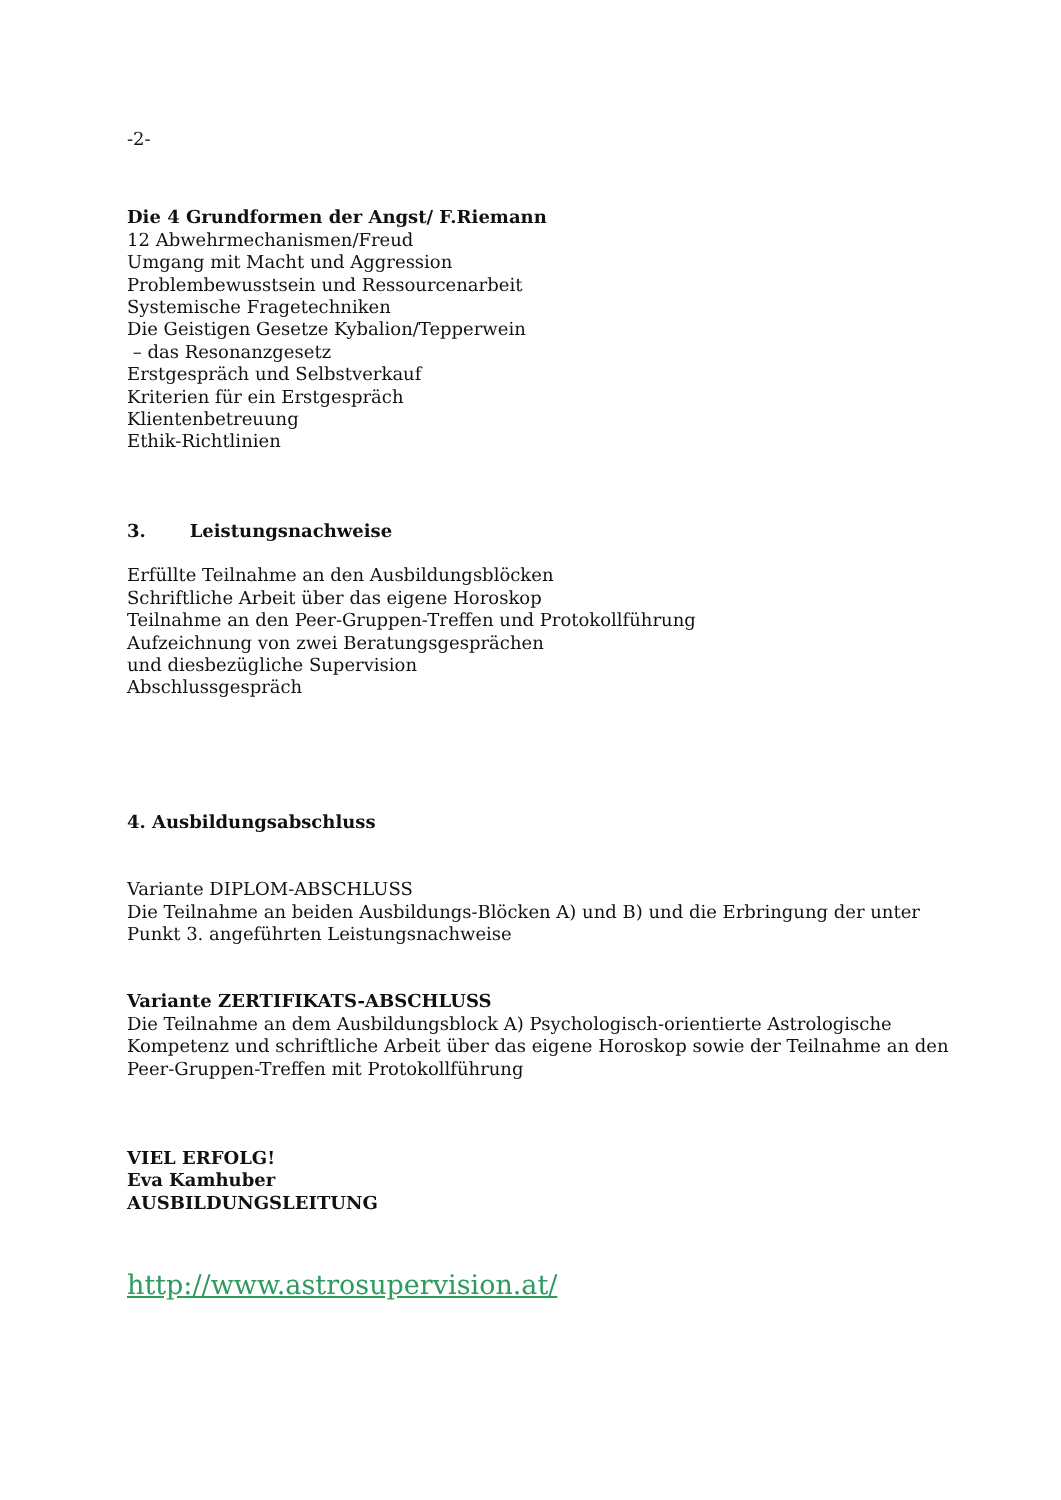-2-
Die 4 Grundformen der Angst/ F.Riemann
12 Abwehrmechanismen/Freud
Umgang mit Macht und Aggression
Problembewusstsein und Ressourcenarbeit
Systemische Fragetechniken
Die Geistigen Gesetze Kybalion/Tepperwein
– das Resonanzgesetz
Erstgespräch und Selbstverkauf
Kriterien für ein Erstgespräch
Klientenbetreuung
Ethik-Richtlinien
3. Leistungsnachweise
Erfüllte Teilnahme an den Ausbildungsblöcken
Schriftliche Arbeit über das eigene Horoskop
Teilnahme an den Peer-Gruppen-Treffen und Protokollführung
Aufzeichnung von zwei Beratungsgesprächen
und diesbezügliche Supervision
Abschlussgespräch
4. Ausbildungsabschluss
Variante DIPLOM-ABSCHLUSS
Die Teilnahme an beiden Ausbildungs-Blöcken A) und B) und die Erbringung der unter
Punkt 3. angeführten Leistungsnachweise
Variante ZERTIFIKATS-ABSCHLUSS
Die Teilnahme an dem Ausbildungsblock A) Psychologisch-orientierte Astrologische
Kompetenz und schriftliche Arbeit über das eigene Horoskop sowie der Teilnahme an den
Peer-Gruppen-Treffen mit Protokollführung
VIEL ERFOLG!
Eva Kamhuber
AUSBILDUNGSLEITUNG
http://www.astrosupervision.at/